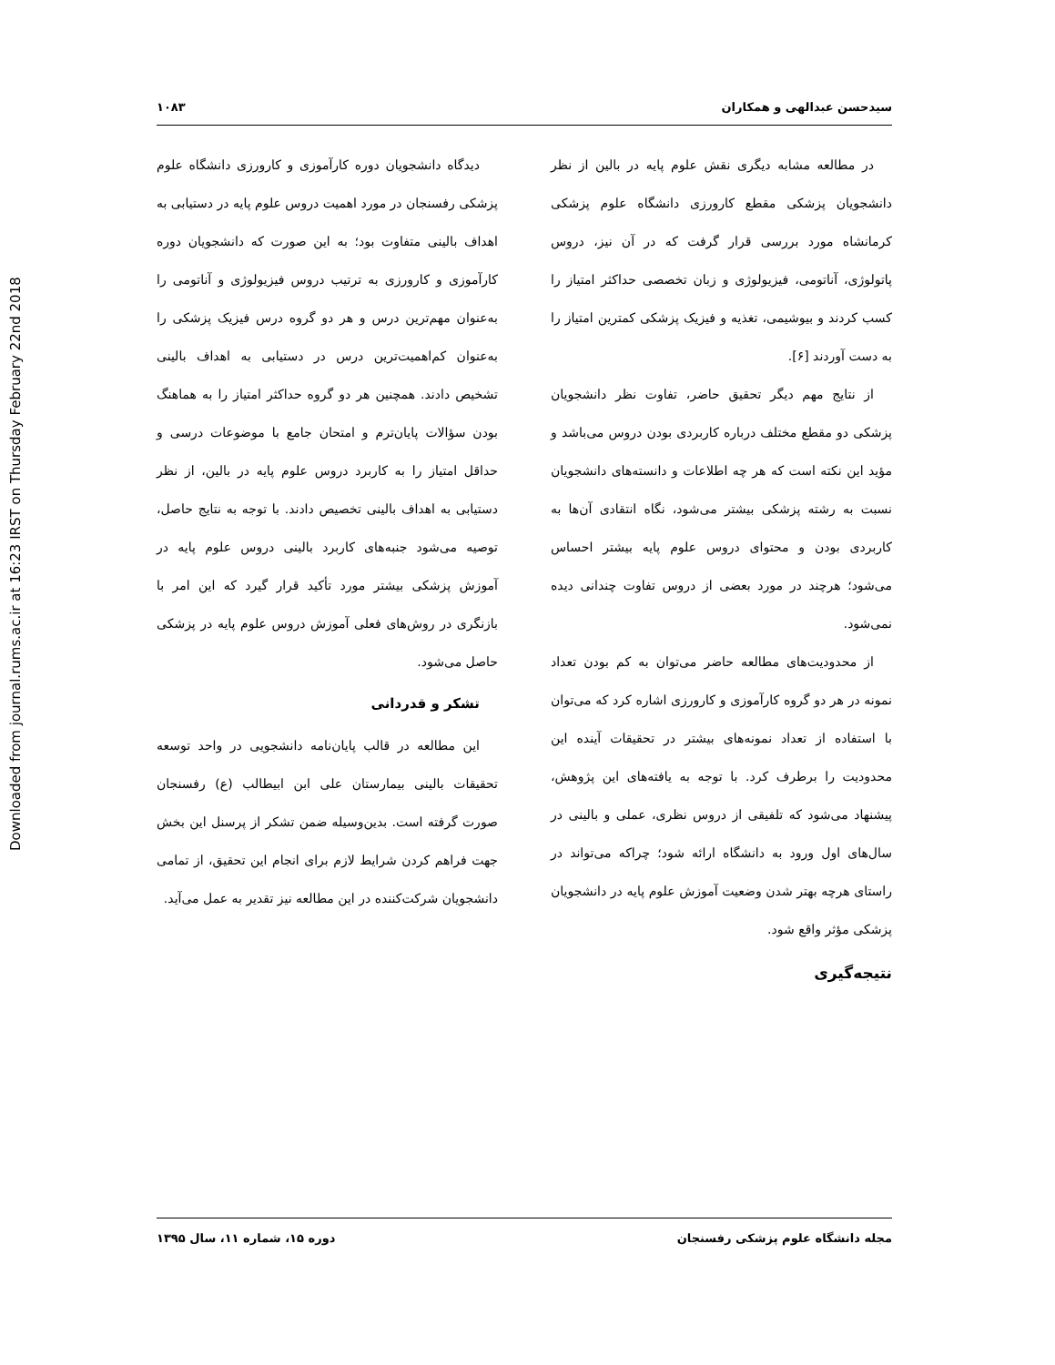Downloaded from journal.rums.ac.ir at 16:23 IRST on Thursday February 22nd 2018
سیدحسن عبدالهی و همکاران ۱۰۸۳
در مطالعه مشابه دیگری نقش علوم پایه در بالین از نظر دانشجویان پزشکی مقطع کارورزی دانشگاه علوم پزشکی کرمانشاه مورد بررسی قرار گرفت که در آن نیز، دروس پاتولوژی، آناتومی، فیزیولوژی و زبان تخصصی حداکثر امتیاز را کسب کردند و بیوشیمی، تغذیه و فیزیک پزشکی کمترین امتیاز را به دست آوردند [۶].
از نتایج مهم دیگر تحقیق حاضر، تفاوت نظر دانشجویان پزشکی دو مقطع مختلف درباره کاربردی بودن دروس می‌باشد و مؤید این نکته است که هر چه اطلاعات و دانسته‌های دانشجویان نسبت به رشته پزشکی بیشتر می‌شود، نگاه انتقادی آن‌ها به کاربردی بودن و محتوای دروس علوم پایه بیشتر احساس می‌شود؛ هرچند در مورد بعضی از دروس تفاوت چندانی دیده نمی‌شود.
از محدودیت‌های مطالعه حاضر می‌توان به کم بودن تعداد نمونه در هر دو گروه کارآموزی و کارورزی اشاره کرد که می‌توان با استفاده از تعداد نمونه‌های بیشتر در تحقیقات آینده این محدودیت را برطرف کرد. با توجه به یافته‌های این پژوهش، پیشنهاد می‌شود که تلفیقی از دروس نظری، عملی و بالینی در سال‌های اول ورود به دانشگاه ارائه شود؛ چراکه می‌تواند در راستای هرچه بهتر شدن وضعیت آموزش علوم پایه در دانشجویان پزشکی مؤثر واقع شود.
نتیجه‌گیری
دیدگاه دانشجویان دوره کارآموزی و کارورزی دانشگاه علوم پزشکی رفسنجان در مورد اهمیت دروس علوم پایه در دستیابی به اهداف بالینی متفاوت بود؛ به این صورت که دانشجویان دوره کارآموزی و کارورزی به ترتیب دروس فیزیولوژی و آناتومی را به‌عنوان مهم‌ترین درس و هر دو گروه درس فیزیک پزشکی را به‌عنوان کم‌اهمیت‌ترین درس در دستیابی به اهداف بالینی تشخیص دادند. همچنین هر دو گروه حداکثر امتیاز را به هماهنگ بودن سؤالات پایان‌ترم و امتحان جامع با موضوعات درسی و حداقل امتیاز را به کاربرد دروس علوم پایه در بالین، از نظر دستیابی به اهداف بالینی تخصیص دادند. با توجه به نتایج حاصل، توصیه می‌شود جنبه‌های کاربرد بالینی دروس علوم پایه در آموزش پزشکی بیشتر مورد تأکید قرار گیرد که این امر با بازنگری در روش‌های فعلی آموزش دروس علوم پایه در پزشکی حاصل می‌شود.
تشکر و قدردانی
این مطالعه در قالب پایان‌نامه دانشجویی در واحد توسعه تحقیقات بالینی بیمارستان علی ابن ابیطالب (ع) رفسنجان صورت گرفته است. بدین‌وسیله ضمن تشکر از پرسنل این بخش جهت فراهم کردن شرایط لازم برای انجام این تحقیق، از تمامی دانشجویان شرکت‌کننده در این مطالعه نیز تقدیر به عمل می‌آید.
مجله دانشگاه علوم پزشکی رفسنجان دوره ۱۵، شماره ۱۱، سال ۱۳۹۵